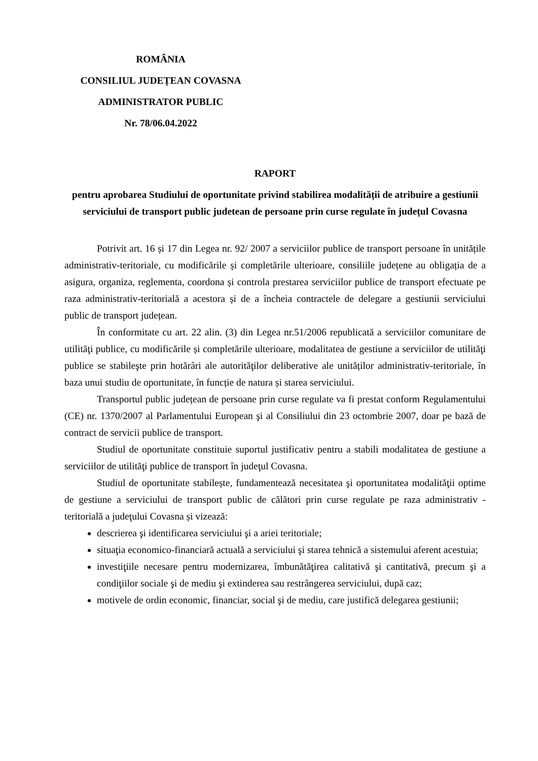ROMÂNIA
CONSILIUL JUDEȚEAN COVASNA
ADMINISTRATOR PUBLIC
Nr. 78/06.04.2022
RAPORT
pentru aprobarea Studiului de oportunitate privind stabilirea modalității de atribuire a gestiunii serviciului de transport public judetean de persoane prin curse regulate în județul Covasna
Potrivit art. 16 și 17 din Legea nr. 92/ 2007 a serviciilor publice de transport persoane în unitățile administrativ-teritoriale, cu modificările și completările ulterioare, consiliile județene au obligația de a asigura, organiza, reglementa, coordona și controla prestarea serviciilor publice de transport efectuate pe raza administrativ-teritorială a acestora și de a încheia contractele de delegare a gestiunii serviciului public de transport județean.
În conformitate cu art. 22 alin. (3) din Legea nr.51/2006 republicată a serviciilor comunitare de utilităţi publice, cu modificările și completările ulterioare, modalitatea de gestiune a serviciilor de utilităţi publice se stabileşte prin hotărâri ale autorităţilor deliberative ale unităților administrativ-teritoriale, în baza unui studiu de oportunitate, în funcție de natura și starea serviciului.
Transportul public județean de persoane prin curse regulate va fi prestat conform Regulamentului (CE) nr. 1370/2007 al Parlamentului European şi al Consiliului din 23 octombrie 2007, doar pe bază de contract de servicii publice de transport.
Studiul de oportunitate constituie suportul justificativ pentru a stabili modalitatea de gestiune a serviciilor de utilităţi publice de transport în judeţul Covasna.
Studiul de oportunitate stabilește, fundamentează necesitatea şi oportunitatea modalităţii optime de gestiune a serviciului de transport public de călători prin curse regulate pe raza administrativ - teritorială a judeţului Covasna și vizează:
descrierea şi identificarea serviciului şi a ariei teritoriale;
situaţia economico-financiară actuală a serviciului şi starea tehnică a sistemului aferent acestuia;
investiţiile necesare pentru modernizarea, îmbunătăţirea calitativă şi cantitativă, precum şi a condiţiilor sociale şi de mediu şi extinderea sau restrângerea serviciului, după caz;
motivele de ordin economic, financiar, social şi de mediu, care justifică delegarea gestiunii;